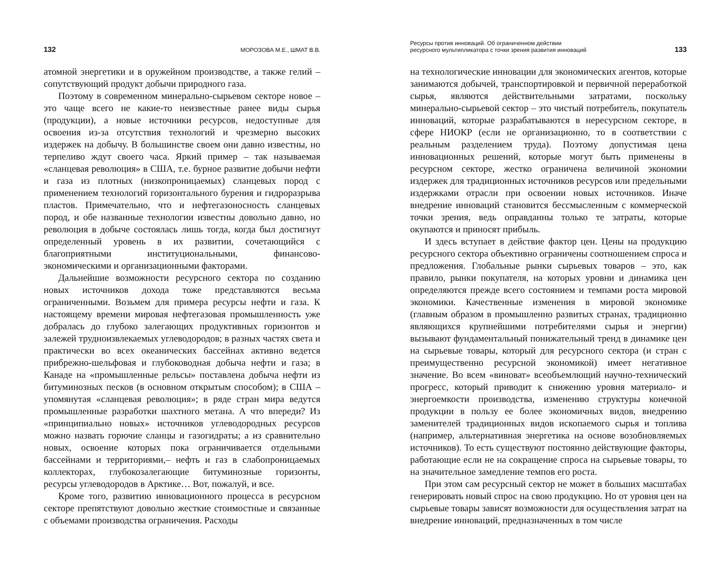132 МОРОЗОВА М.Е., ШМАТ В.В.
атомной энергетики и в оружейном производстве, а также гелий – сопутствующий продукт добычи природного газа.
Поэтому в современном минерально-сырьевом секторе новое – это чаще всего не какие-то неизвестные ранее виды сырья (продукции), а новые источники ресурсов, недоступные для освоения из-за отсутствия технологий и чрезмерно высоких издержек на добычу. В большинстве своем они давно известны, но терпеливо ждут своего часа. Яркий пример – так называемая «сланцевая революция» в США, т.е. бурное развитие добычи нефти и газа из плотных (низкопроницаемых) сланцевых пород с применением технологий горизонтального бурения и гидроразрыва пластов. Примечательно, что и нефтегазоносность сланцевых пород, и обе названные технологии известны довольно давно, но революция в добыче состоялась лишь тогда, когда был достигнут определенный уровень в их развитии, сочетающийся с благоприятными институциональными, финансово-экономическими и организационными факторами.
Дальнейшие возможности ресурсного сектора по созданию новых источников дохода тоже представляются весьма ограниченными. Возьмем для примера ресурсы нефти и газа. К настоящему времени мировая нефтегазовая промышленность уже добралась до глубоко залегающих продуктивных горизонтов и залежей трудноизвлекаемых углеводородов; в разных частях света и практически во всех океанических бассейнах активно ведется прибрежно-шельфовая и глубоководная добыча нефти и газа; в Канаде на «промышленные рельсы» поставлена добыча нефти из битуминозных песков (в основном открытым способом); в США – упомянутая «сланцевая революция»; в ряде стран мира ведутся промышленные разработки шахтного метана. А что впереди? Из «принципиально новых» источников углеводородных ресурсов можно назвать горючие сланцы и газогидраты; а из сравнительно новых, освоение которых пока ограничивается отдельными бассейнами и территориями,– нефть и газ в слабопроницаемых коллекторах, глубокозалегающие битуминозные горизонты, ресурсы углеводородов в Арктике… Вот, пожалуй, и все.
Кроме того, развитию инновационного процесса в ресурсном секторе препятствуют довольно жесткие стоимостные и связанные с объемами производства ограничения. Расходы
Ресурсы против инноваций. Об ограниченном действии
ресурсного мультипликатора с точки зрения развития инноваций 133
на технологические инновации для экономических агентов, которые занимаются добычей, транспортировкой и первичной переработкой сырья, являются действительными затратами, поскольку минерально-сырьевой сектор – это чистый потребитель, покупатель инноваций, которые разрабатываются в нересурсном секторе, в сфере НИОКР (если не организационно, то в соответствии с реальным разделением труда). Поэтому допустимая цена инновационных решений, которые могут быть применены в ресурсном секторе, жестко ограничена величиной экономии издержек для традиционных источников ресурсов или предельными издержками отрасли при освоении новых источников. Иначе внедрение инноваций становится бессмысленным с коммерческой точки зрения, ведь оправданны только те затраты, которые окупаются и приносят прибыль.
И здесь вступает в действие фактор цен. Цены на продукцию ресурсного сектора объективно ограничены соотношением спроса и предложения. Глобальные рынки сырьевых товаров – это, как правило, рынки покупателя, на которых уровни и динамика цен определяются прежде всего состоянием и темпами роста мировой экономики. Качественные изменения в мировой экономике (главным образом в промышленно развитых странах, традиционно являющихся крупнейшими потребителями сырья и энергии) вызывают фундаментальный понижательный тренд в динамике цен на сырьевые товары, который для ресурсного сектора (и стран с преимущественно ресурсной экономикой) имеет негативное значение. Во всем «виноват» всеобъемлющий научно-технический прогресс, который приводит к снижению уровня материало- и энергоемкости производства, изменению структуры конечной продукции в пользу ее более экономичных видов, внедрению заменителей традиционных видов ископаемого сырья и топлива (например, альтернативная энергетика на основе возобновляемых источников). То есть существуют постоянно действующие факторы, работающие если не на сокращение спроса на сырьевые товары, то на значительное замедление темпов его роста.
При этом сам ресурсный сектор не может в больших масштабах генерировать новый спрос на свою продукцию. Но от уровня цен на сырьевые товары зависят возможности для осуществления затрат на внедрение инноваций, предназначенных в том числе